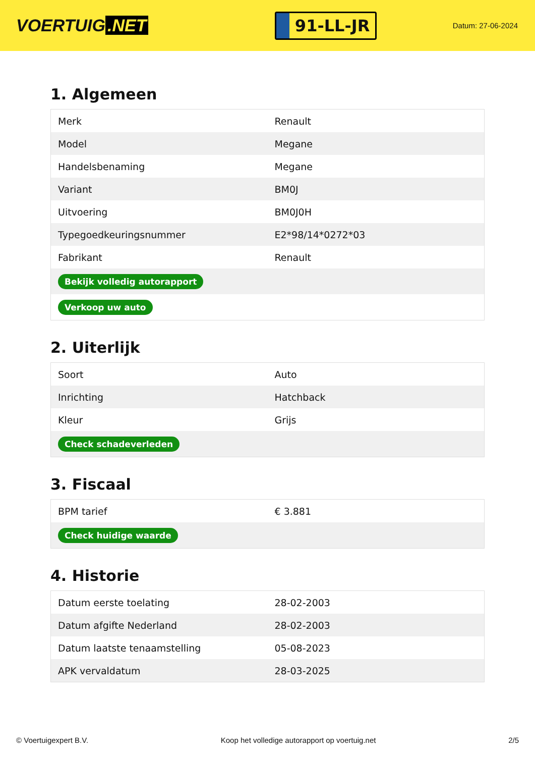VOERTUIG.NET
91-LL-JR
Datum: 27-06-2024
1. Algemeen
| Merk | Renault |
| Model | Megane |
| Handelsbenaming | Megane |
| Variant | BM0J |
| Uitvoering | BM0J0H |
| Typegoedkeuringsnummer | E2*98/14*0272*03 |
| Fabrikant | Renault |
| Bekijk volledig autorapport | |
| Verkoop uw auto | |
2. Uiterlijk
| Soort | Auto |
| Inrichting | Hatchback |
| Kleur | Grijs |
| Check schadeverleden | |
3. Fiscaal
| BPM tarief | € 3.881 |
| Check huidige waarde | |
4. Historie
| Datum eerste toelating | 28-02-2003 |
| Datum afgifte Nederland | 28-02-2003 |
| Datum laatste tenaamstelling | 05-08-2023 |
| APK vervaldatum | 28-03-2025 |
© Voertuigexpert B.V. Koop het volledige autorapport op voertuig.net 2/5